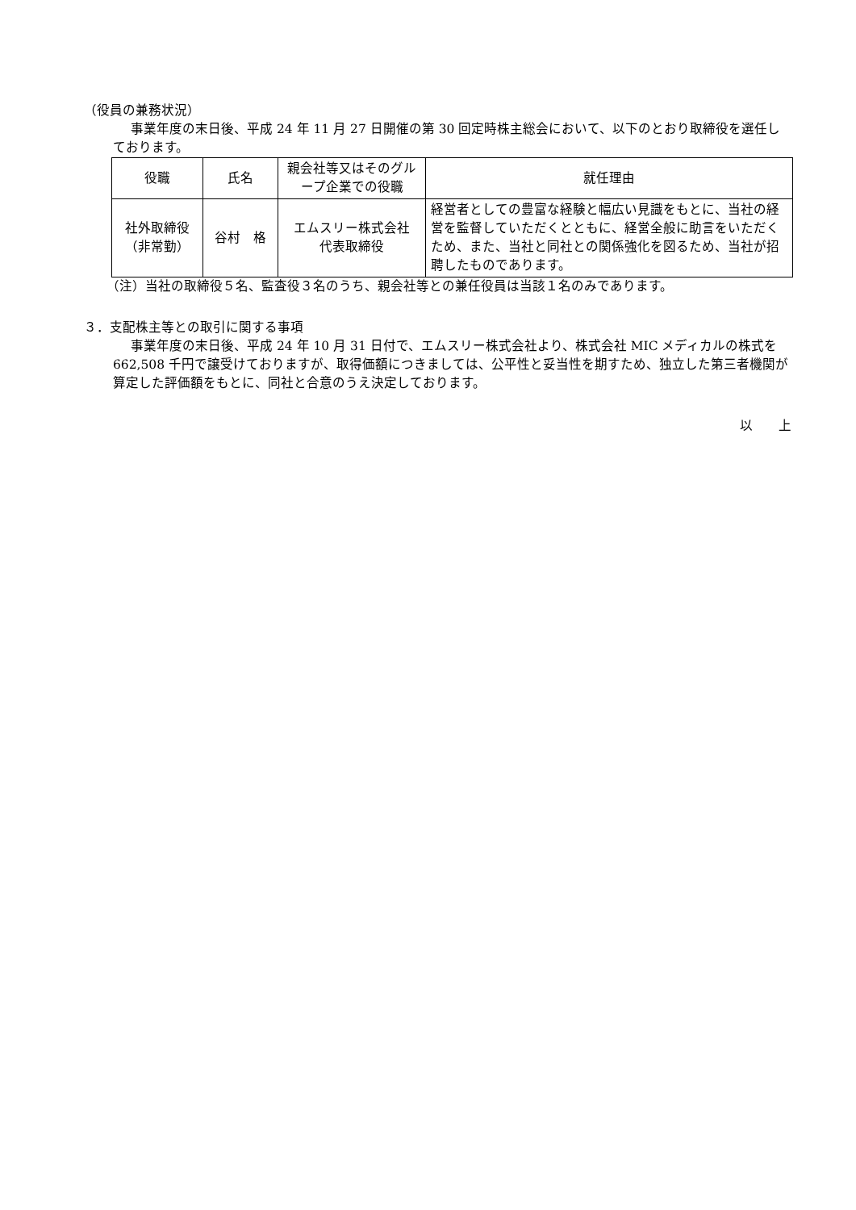（役員の兼務状況）
事業年度の末日後、平成 24 年 11 月 27 日開催の第 30 回定時株主総会において、以下のとおり取締役を選任しております。
| 役職 | 氏名 | 親会社等又はそのグループ企業での役職 | 就任理由 |
| --- | --- | --- | --- |
| 社外取締役 （非常勤） | 谷村 格 | エムスリー株式会社 代表取締役 | 経営者としての豊富な経験と幅広い見識をもとに、当社の経営を監督していただくとともに、経営全般に助言をいただくため、また、当社と同社との関係強化を図るため、当社が招聘したものであります。 |
（注）当社の取締役５名、監査役３名のうち、親会社等との兼任役員は当該１名のみであります。
３．支配株主等との取引に関する事項
事業年度の末日後、平成 24 年 10 月 31 日付で、エムスリー株式会社より、株式会社 MIC メディカルの株式を 662,508 千円で譲受けておりますが、取得価額につきましては、公平性と妥当性を期すため、独立した第三者機関が算定した評価額をもとに、同社と合意のうえ決定しております。
以　　上